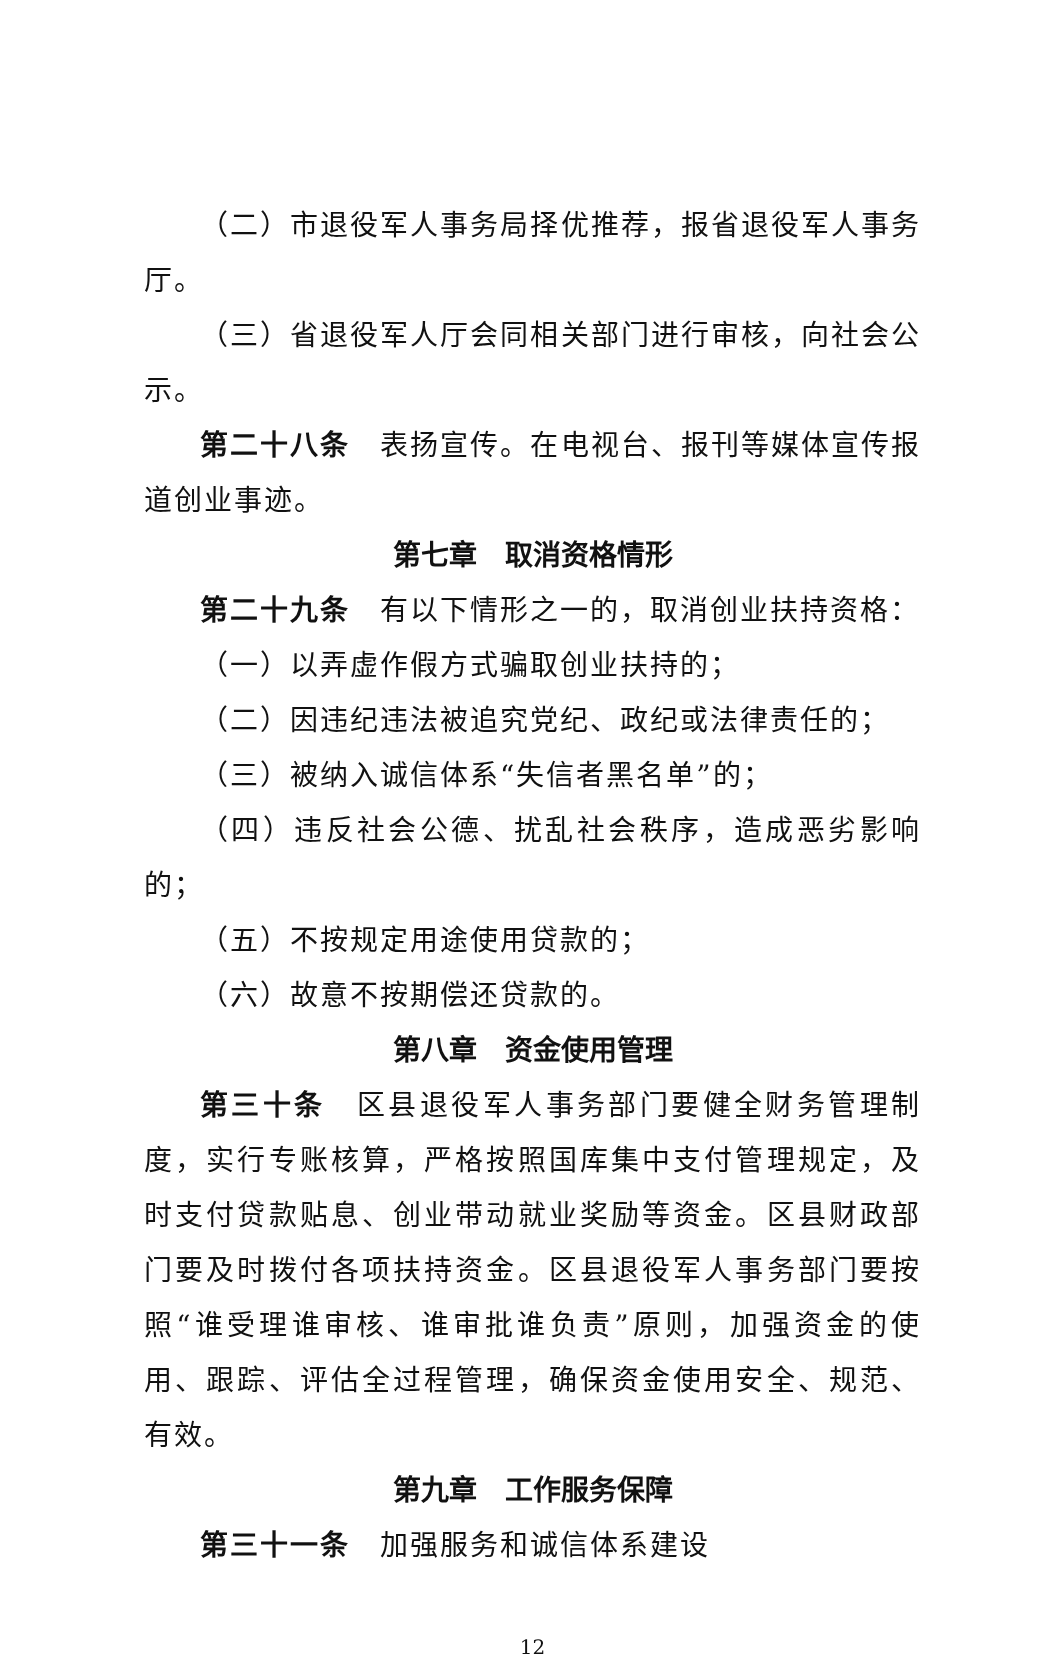（二）市退役军人事务局择优推荐，报省退役军人事务厅。
（三）省退役军人厅会同相关部门进行审核，向社会公示。
第二十八条　表扬宣传。在电视台、报刊等媒体宣传报道创业事迹。
第七章　取消资格情形
第二十九条　有以下情形之一的，取消创业扶持资格：
（一）以弄虚作假方式骗取创业扶持的；
（二）因违纪违法被追究党纪、政纪或法律责任的；
（三）被纳入诚信体系“失信者黑名单”的；
（四）违反社会公德、扰乱社会秩序，造成恶劣影响的；
（五）不按规定用途使用贷款的；
（六）故意不按期偿还贷款的。
第八章　资金使用管理
第三十条　区县退役军人事务部门要健全财务管理制度，实行专账核算，严格按照国库集中支付管理规定，及时支付贷款贴息、创业带动就业奖励等资金。区县财政部门要及时拨付各项扶持资金。区县退役军人事务部门要按照“谁受理谁审核、谁审批谁负责”原则，加强资金的使用、跟踪、评估全过程管理，确保资金使用安全、规范、有效。
第九章　工作服务保障
第三十一条　加强服务和诚信体系建设
12